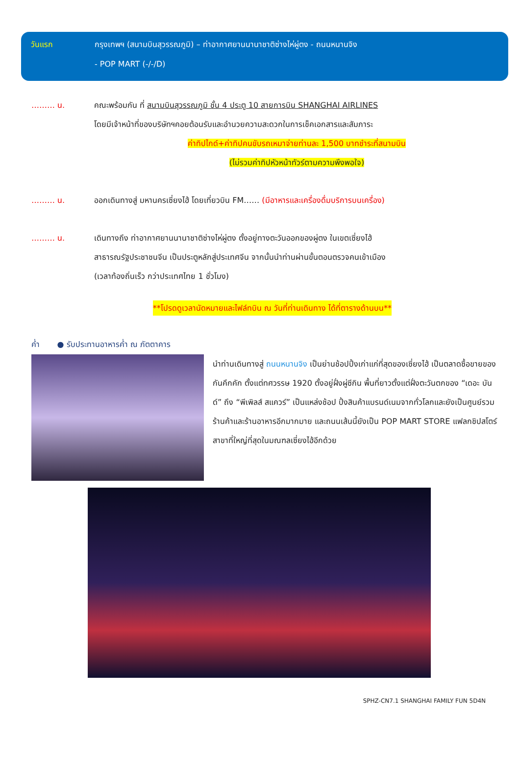วันแรก กรุงเทพฯ (สนามบินสุวรรณภูมิ) – ท่าอากาศยานนานาชาติซ่างไห่ผู่ตง - ถนนหนานจิง
- POP MART (-/-/D)
……… น. คณะพร้อมกัน ที่ สนามบินสุวรรณภูมิ ชั้น 4 ประตู 10 สายการบิน SHANGHAI AIRLINES
โดยมีเจ้าหน้าที่ของบริษัทฯคอยต้อนรับและอำนวยความสะดวกในการเช็คเอกสารและสัมภาระ
ค่าทิปไกด์+ค่าทิปคนขับรถเหมาจ่ายท่านละ 1,500 บาทชำระที่สนามบิน
(ไม่รวมค่าทิปหัวหน้าทัวร์ตามความพึงพอใจ)
……… น. ออกเดินทางสู่ มหานครเซี่ยงไฮ้ โดยเที่ยวบิน FM…… (มีอาหารและเครื่องดื่มบริการบนเครื่อง)
……… น. เดินทางถึง ท่าอากาศยานนานาชาติซ่างไห่ผู่ตง ตั้งอยู่ทางตะวันออกของผู่ตง ในเขตเซี่ยงไฮ้
สาธารณรัฐประชาชนจีน เป็นประตูหลักสู่ประเทศจีน จากนั้นนำท่านผ่านขั้นตอนตรวจคนเข้าเมือง
(เวลาท้องถิ่นเร็ว กว่าประเทศไทย 1 ชั่วโมง)
**โปรดดูเวลานัดหมายและไฟล์ทบิน ณ วันที่ท่านเดินทาง ได้ที่ตารางด้านบน**
ค่ำ ● รับประทานอาหารค่ำ ณ ภัตตาคาร
นำท่านเดินทางสู่ ถนนหนานจิง เป็นย่านช้อปปิ้งเก่าแก่ที่สุดของเซี่ยงไฮ้ เป็นตลาดซื้อขายของกันคึกคัก ตั้งแต่ทศวรรษ 1920 ตั้งอยู่ฝั่งผู่ซีกิน พื้นที่ยาวตั้งแต่ฝั่งตะวันตกของ “เดอะ บันด์” ถึง “พีเพิลส์ สแควร์” เป็นแหล่งช้อป ปิ้งสินค้าแบรนด์เนมจากทั่วโลกและยังเป็นศูนย์รวมร้านค้าและร้านอาหารอีกมากมาย และถนนเส้นนี้ยังเป็น POP MART STORE แฟลกชิปสโตร์สาขาที่ใหญ่ที่สุดในมณฑลเซี่ยงไฮ้อีกด้วย
SPHZ-CN7.1 SHANGHAI FAMILY FUN 5D4N